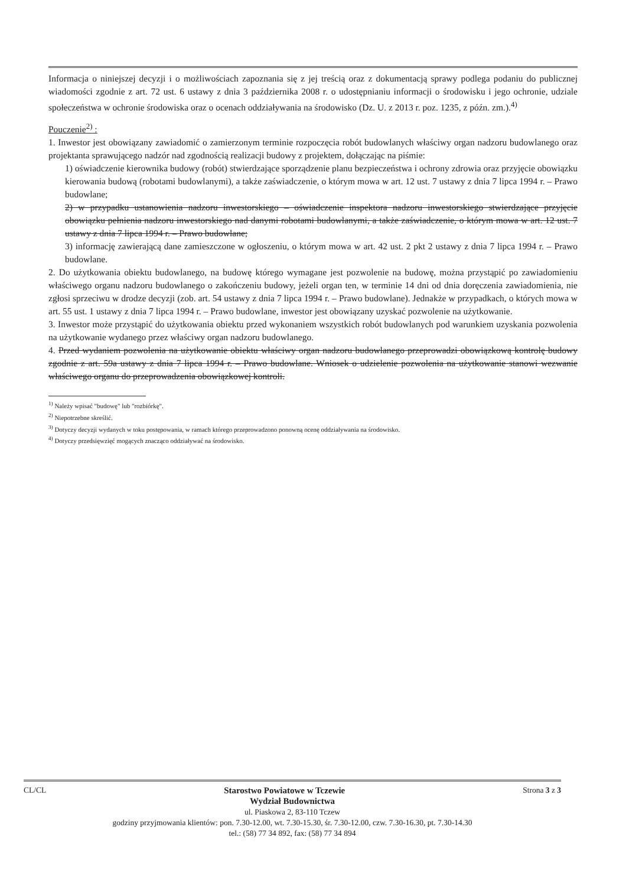Informacja o niniejszej decyzji i o możliwościach zapoznania się z jej treścią oraz z dokumentacją sprawy podlega podaniu do publicznej wiadomości zgodnie z art. 72 ust. 6 ustawy z dnia 3 października 2008 r. o udostępnianiu informacji o środowisku i jego ochronie, udziale społeczeństwa w ochronie środowiska oraz o ocenach oddziaływania na środowisko (Dz. U. z 2013 r. poz. 1235, z późn. zm.).<sup>4)</sup>
Pouczenie<sup>2)</sup> :
1. Inwestor jest obowiązany zawiadomić o zamierzonym terminie rozpoczęcia robót budowlanych właściwy organ nadzoru budowlanego oraz projektanta sprawującego nadzór nad zgodnością realizacji budowy z projektem, dołączając na piśmie:
1) oświadczenie kierownika budowy (robót) stwierdzające sporządzenie planu bezpieczeństwa i ochrony zdrowia oraz przyjęcie obowiązku kierowania budową (robotami budowlanymi), a także zaświadczenie, o którym mowa w art. 12 ust. 7 ustawy z dnia 7 lipca 1994 r. – Prawo budowlane;
2) w przypadku ustanowienia nadzoru inwestorskiego – oświadczenie inspektora nadzoru inwestorskiego stwierdzające przyjęcie obowiązku pełnienia nadzoru inwestorskiego nad danymi robotami budowlanymi, a także zaświadczenie, o którym mowa w art. 12 ust. 7 ustawy z dnia 7 lipca 1994 r. – Prawo budowlane;
3) informację zawierającą dane zamieszczone w ogłoszeniu, o którym mowa w art. 42 ust. 2 pkt 2 ustawy z dnia 7 lipca 1994 r. – Prawo budowlane.
2. Do użytkowania obiektu budowlanego, na budowę którego wymagane jest pozwolenie na budowę, można przystąpić po zawiadomieniu właściwego organu nadzoru budowlanego o zakończeniu budowy, jeżeli organ ten, w terminie 14 dni od dnia doręczenia zawiadomienia, nie zgłosi sprzeciwu w drodze decyzji (zob. art. 54 ustawy z dnia 7 lipca 1994 r. – Prawo budowlane). Jednakże w przypadkach, o których mowa w art. 55 ust. 1 ustawy z dnia 7 lipca 1994 r. – Prawo budowlane, inwestor jest obowiązany uzyskać pozwolenie na użytkowanie.
3. Inwestor może przystąpić do użytkowania obiektu przed wykonaniem wszystkich robót budowlanych pod warunkiem uzyskania pozwolenia na użytkowanie wydanego przez właściwy organ nadzoru budowlanego.
4. Przed wydaniem pozwolenia na użytkowanie obiektu właściwy organ nadzoru budowlanego przeprowadzi obowiązkową kontrolę budowy zgodnie z art. 59a ustawy z dnia 7 lipca 1994 r. – Prawo budowlane. Wniosek o udzielenie pozwolenia na użytkowanie stanowi wezwanie właściwego organu do przeprowadzenia obowiązkowej kontroli.
<sup>1)</sup> Należy wpisać "budowę" lub "rozbiórkę".
<sup>2)</sup> Niepotrzebne skreślić.
<sup>3)</sup> Dotyczy decyzji wydanych w toku postępowania, w ramach którego przeprowadzono ponowną ocenę oddziaływania na środowisko.
<sup>4)</sup> Dotyczy przedsięwzięć mogących znacząco oddziaływać na środowisko.
CL/CL Starostwo Powiatowe w Tczewie Strona 3 z 3
Wydział Budownictwa
ul. Piaskowa 2, 83-110 Tczew
godziny przyjmowania klientów: pon. 7.30-12.00, wt. 7.30-15.30, śr. 7.30-12.00, czw. 7.30-16.30, pt. 7.30-14.30
tel.: (58) 77 34 892, fax: (58) 77 34 894